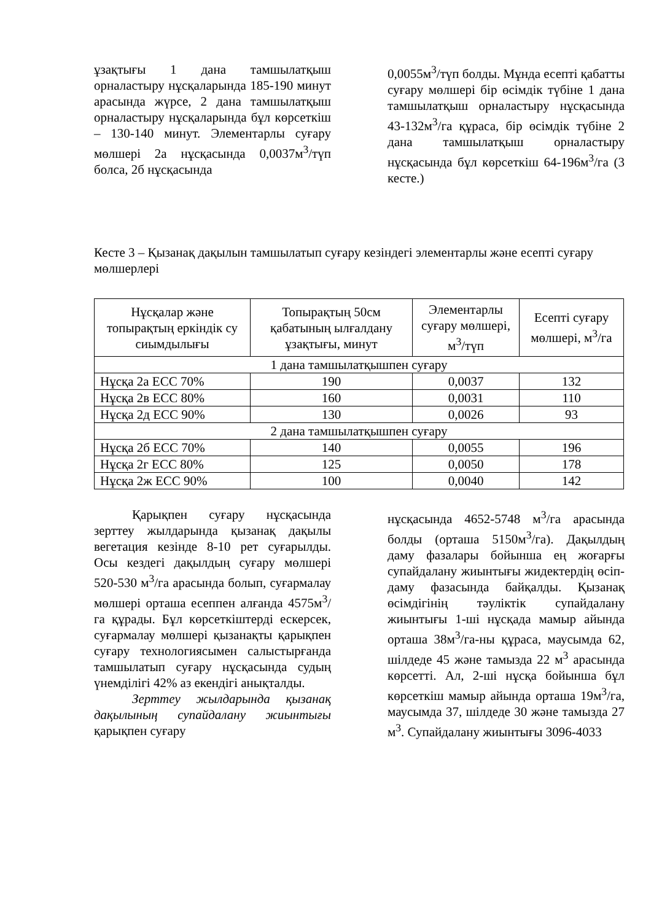ұзақтығы 1 дана тамшылатқыш орналастыру нұсқаларында 185-190 минут арасында жүрсе, 2 дана тамшылатқыш орналастыру нұсқаларында бұл көрсеткіш – 130-140 минут. Элементарлы суғару мөлшері 2а нұсқасында 0,0037м<sup>3</sup>/түп болса, 2б нұсқасында
0,0055м<sup>3</sup>/түп болды. Мұнда есепті қабатты суғару мөлшері бір өсімдік түбіне 1 дана тамшылатқыш орналастыру нұсқасында 43-132м<sup>3</sup>/га құраса, бір өсімдік түбіне 2 дана тамшылатқыш орналастыру нұсқасында бұл көрсеткіш 64-196м<sup>3</sup>/га (3 кесте.)
Кесте 3 – Қызанақ дақылын тамшылатып суғару кезіндегі элементарлы және есепті суғару мөлшерлері
| Нұсқалар және топырақтың еркіндік су сиымдылығы | Топырақтың 50см қабатының ылғалдану ұзақтығы, минут | Элементарлы суғару мөлшері, м<sup>3</sup>/түп | Есепті суғару мөлшері, м<sup>3</sup>/га |
| --- | --- | --- | --- |
| 1 дана тамшылатқышпен суғару | | | |
| Нұсқа 2а ЕСС 70% | 190 | 0,0037 | 132 |
| Нұсқа 2в ЕСС 80% | 160 | 0,0031 | 110 |
| Нұсқа 2д ЕСС 90% | 130 | 0,0026 | 93 |
| 2 дана тамшылатқышпен суғару | | | |
| Нұсқа 2б ЕСС 70% | 140 | 0,0055 | 196 |
| Нұсқа 2г ЕСС 80% | 125 | 0,0050 | 178 |
| Нұсқа 2ж ЕСС 90% | 100 | 0,0040 | 142 |
Қарықпен суғару нұсқасында зерттеу жылдарында қызанақ дақылы вегетация кезінде 8-10 рет суғарылды. Осы кездегі дақылдың суғару мөлшері 520-530 м<sup>3</sup>/га арасында болып, суғармалау мөлшері орташа есеппен алғанда 4575м<sup>3</sup>/га құрады. Бұл көрсеткіштерді ескерсек, суғармалау мөлшері қызанақты қарықпен суғару технологиясымен салыстырғанда тамшылатып суғару нұсқасында судың үнемділігі 42% аз екендігі анықталды.
Зерттеу жылдарында қызанақ дақылының супайдалану жиынтығы қарықпен суғару
нұсқасында 4652-5748 м<sup>3</sup>/га арасында болды (орташа 5150м<sup>3</sup>/га). Дақылдың даму фазалары бойынша ең жоғарғы супайдалану жиынтығы жидектердің өсіп-даму фазасында байқалды. Қызанақ өсімдігінің тәуліктік супайдалану жиынтығы 1-ші нұсқада мамыр айында орташа 38м<sup>3</sup>/га-ны құраса, маусымда 62, шілдеде 45 және тамызда 22 м<sup>3</sup> арасында көрсетті. Ал, 2-ші нұсқа бойынша бұл көрсеткіш мамыр айында орташа 19м<sup>3</sup>/га, маусымда 37, шілдеде 30 және тамызда 27 м<sup>3</sup>. Супайдалану жиынтығы 3096-4033